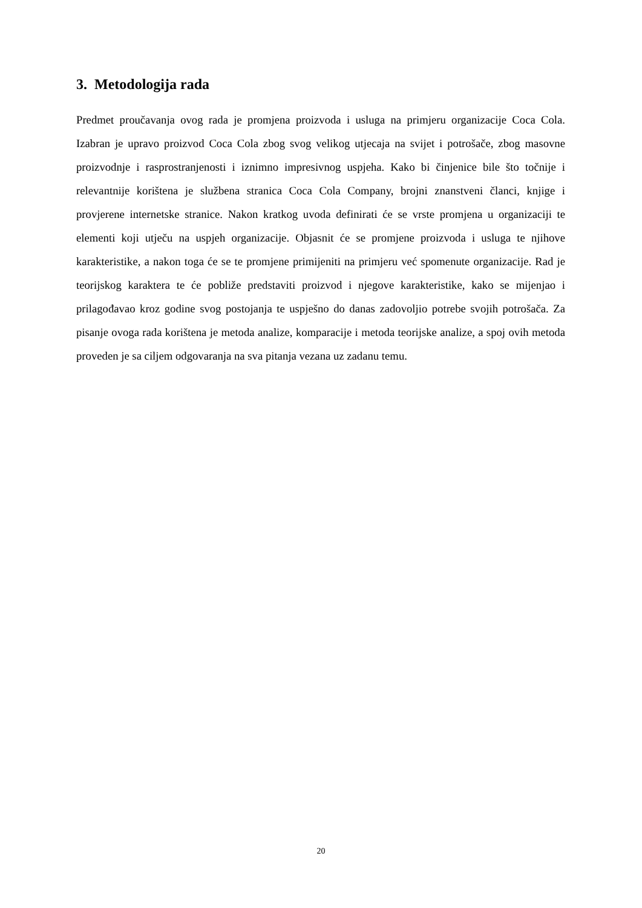3. Metodologija rada
Predmet proučavanja ovog rada je promjena proizvoda i usluga na primjeru organizacije Coca Cola. Izabran je upravo proizvod Coca Cola zbog svog velikog utjecaja na svijet i potrošače, zbog masovne proizvodnje i rasprostranjenosti i iznimno impresivnog uspjeha. Kako bi činjenice bile što točnije i relevantnije korištena je službena stranica Coca Cola Company, brojni znanstveni članci, knjige i provjerene internetske stranice. Nakon kratkog uvoda definirati će se vrste promjena u organizaciji te elementi koji utječu na uspjeh organizacije. Objasnit će se promjene proizvoda i usluga te njihove karakteristike, a nakon toga će se te promjene primijeniti na primjeru već spomenute organizacije. Rad je teorijskog karaktera te će pobliže predstaviti proizvod i njegove karakteristike, kako se mijenjao i prilagođavao kroz godine svog postojanja te uspješno do danas zadovoljio potrebe svojih potrošača. Za pisanje ovoga rada korištena je metoda analize, komparacije i metoda teorijske analize, a spoj ovih metoda proveden je sa ciljem odgovaranja na sva pitanja vezana uz zadanu temu.
20